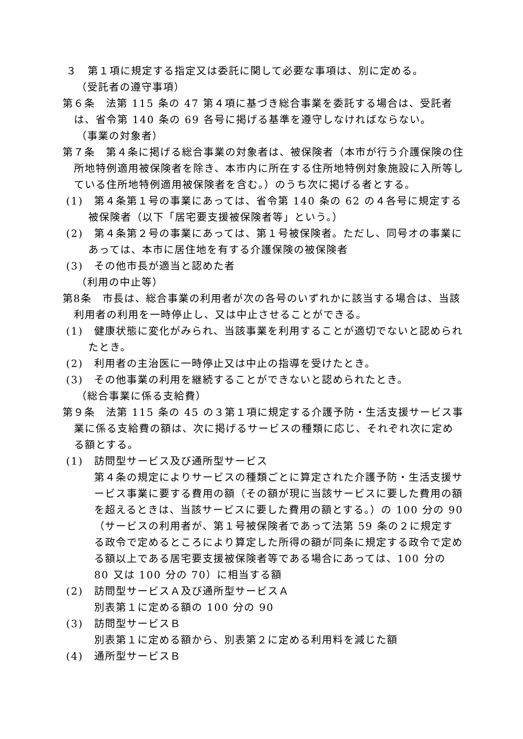３　第１項に規定する指定又は委託に関して必要な事項は、別に定める。
（受託者の遵守事項）
第６条　法第 115 条の 47 第４項に基づき総合事業を委託する場合は、受託者は、省令第 140 条の 69 各号に掲げる基準を遵守しなければならない。
（事業の対象者）
第７条　第４条に掲げる総合事業の対象者は、被保険者（本市が行う介護保険の住所地特例適用被保険者を除き、本市内に所在する住所地特例対象施設に入所等している住所地特例適用被保険者を含む。）のうち次に掲げる者とする。
(1)　第４条第１号の事業にあっては、省令第 140 条の 62 の４各号に規定する被保険者（以下「居宅要支援被保険者等」という。）
(2)　第４条第２号の事業にあっては、第１号被保険者。ただし、同号オの事業にあっては、本市に居住地を有する介護保険の被保険者
(3)　その他市長が適当と認めた者
（利用の中止等）
第8条　市長は、総合事業の利用者が次の各号のいずれかに該当する場合は、当該利用者の利用を一時停止し、又は中止させることができる。
(1)　健康状態に変化がみられ、当該事業を利用することが適切でないと認められたとき。
(2)　利用者の主治医に一時停止又は中止の指導を受けたとき。
(3)　その他事業の利用を継続することができないと認められたとき。
（総合事業に係る支給費）
第９条　法第 115 条の 45 の３第１項に規定する介護予防・生活支援サービス事業に係る支給費の額は、次に掲げるサービスの種類に応じ、それぞれ次に定める額とする。
(1)　訪問型サービス及び通所型サービス
第４条の規定によりサービスの種類ごとに算定された介護予防・生活支援サービス事業に要する費用の額（その額が現に当該サービスに要した費用の額を超えるときは、当該サービスに要した費用の額とする。）の 100 分の 90（サービスの利用者が、第１号被保険者であって法第 59 条の２に規定する政令で定めるところにより算定した所得の額が同条に規定する政令で定める額以上である居宅要支援被保険者等である場合にあっては、100 分の 80 又は 100 分の 70）に相当する額
(2)　訪問型サービスＡ及び通所型サービスＡ
別表第１に定める額の 100 分の 90
(3)　訪問型サービスＢ
別表第１に定める額から、別表第２に定める利用料を減じた額
(4)　通所型サービスＢ